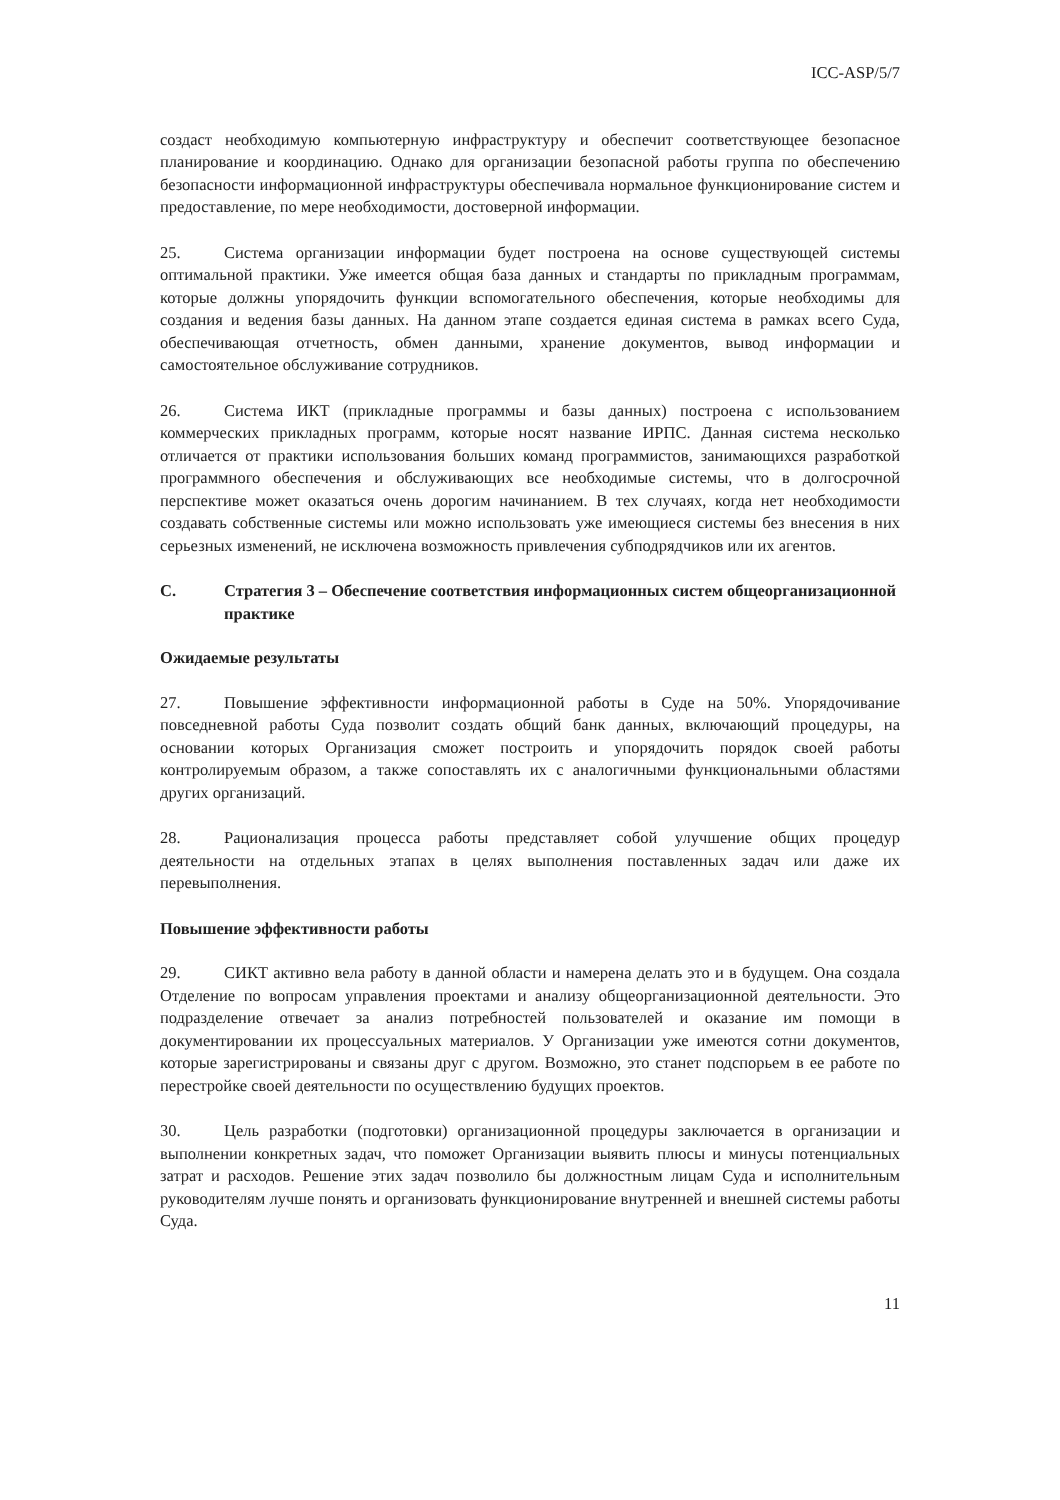ICC-ASP/5/7
создаст необходимую компьютерную инфраструктуру и обеспечит соответствующее безопасное планирование и координацию. Однако для организации безопасной работы группа по обеспечению безопасности информационной инфраструктуры обеспечивала нормальное функционирование систем и предоставление, по мере необходимости, достоверной информации.
25. Система организации информации будет построена на основе существующей системы оптимальной практики. Уже имеется общая база данных и стандарты по прикладным программам, которые должны упорядочить функции вспомогательного обеспечения, которые необходимы для создания и ведения базы данных. На данном этапе создается единая система в рамках всего Суда, обеспечивающая отчетность, обмен данными, хранение документов, вывод информации и самостоятельное обслуживание сотрудников.
26. Система ИКТ (прикладные программы и базы данных) построена с использованием коммерческих прикладных программ, которые носят название ИРПС. Данная система несколько отличается от практики использования больших команд программистов, занимающихся разработкой программного обеспечения и обслуживающих все необходимые системы, что в долгосрочной перспективе может оказаться очень дорогим начинанием. В тех случаях, когда нет необходимости создавать собственные системы или можно использовать уже имеющиеся системы без внесения в них серьезных изменений, не исключена возможность привлечения субподрядчиков или их агентов.
C. Стратегия 3 – Обеспечение соответствия информационных систем общеорганизационной практике
Ожидаемые результаты
27. Повышение эффективности информационной работы в Суде на 50%. Упорядочивание повседневной работы Суда позволит создать общий банк данных, включающий процедуры, на основании которых Организация сможет построить и упорядочить порядок своей работы контролируемым образом, а также сопоставлять их с аналогичными функциональными областями других организаций.
28. Рационализация процесса работы представляет собой улучшение общих процедур деятельности на отдельных этапах в целях выполнения поставленных задач или даже их перевыполнения.
Повышение эффективности работы
29. СИКТ активно вела работу в данной области и намерена делать это и в будущем. Она создала Отделение по вопросам управления проектами и анализу общеорганизационной деятельности. Это подразделение отвечает за анализ потребностей пользователей и оказание им помощи в документировании их процессуальных материалов. У Организации уже имеются сотни документов, которые зарегистрированы и связаны друг с другом. Возможно, это станет подспорьем в ее работе по перестройке своей деятельности по осуществлению будущих проектов.
30. Цель разработки (подготовки) организационной процедуры заключается в организации и выполнении конкретных задач, что поможет Организации выявить плюсы и минусы потенциальных затрат и расходов. Решение этих задач позволило бы должностным лицам Суда и исполнительным руководителям лучше понять и организовать функционирование внутренней и внешней системы работы Суда.
11